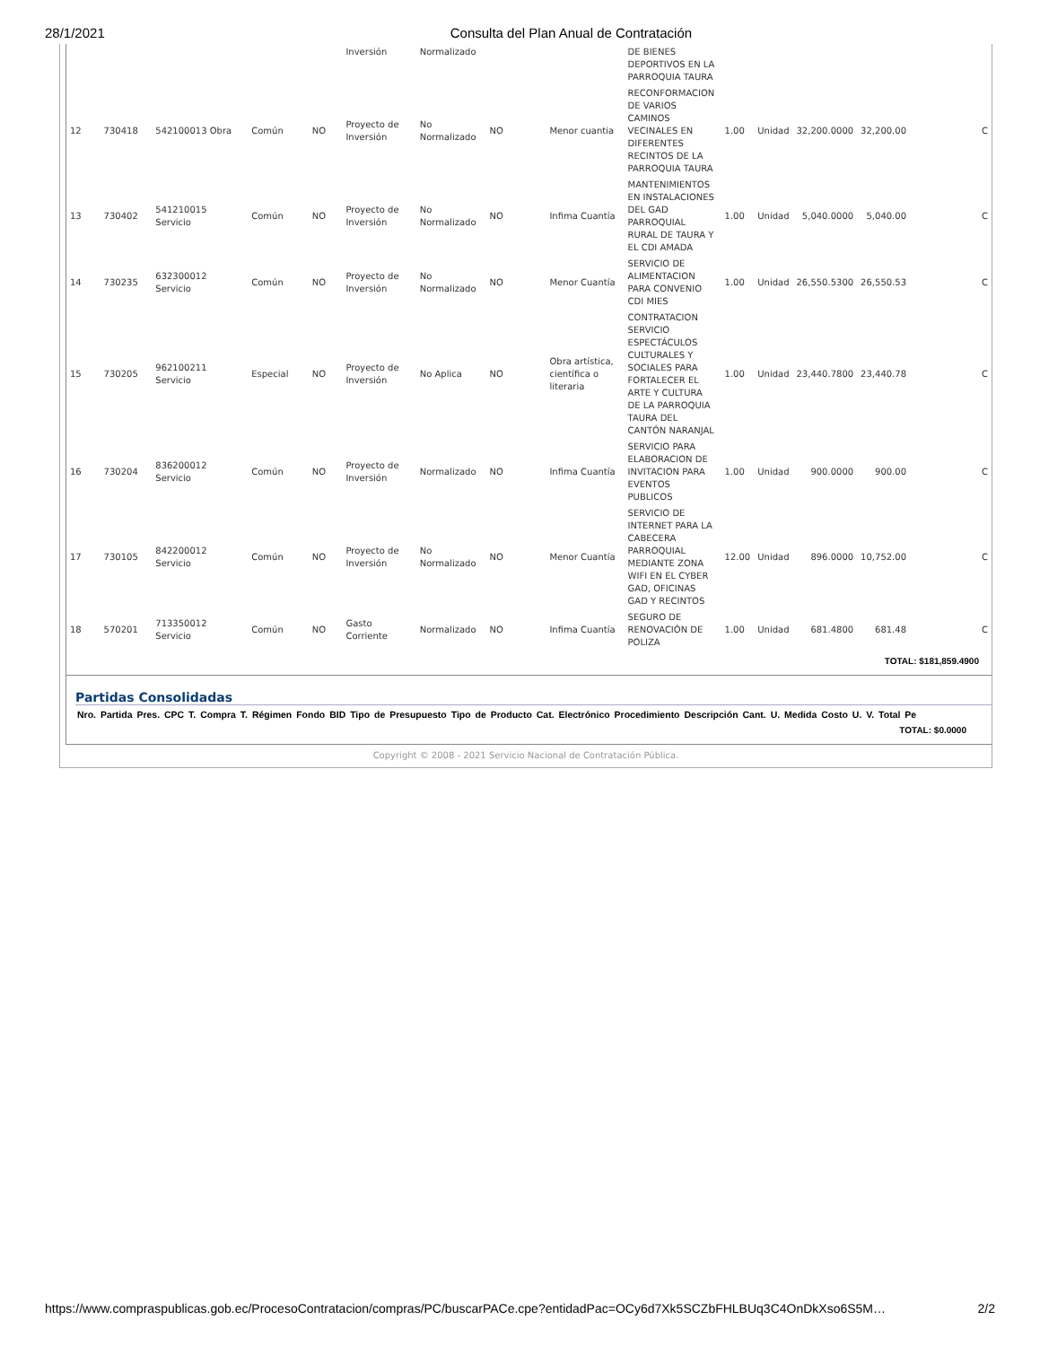28/1/2021 Consulta del Plan Anual de Contratación
| | | | | | Inversión | Normalizado | | | DE BIENES DEPORTIVOS EN LA PARROQUIA TAURA | | | | | |
| 12 | 730418 | 542100013 Obra | Común | NO | Proyecto de Inversión | No Normalizado | NO | Menor cuantia | RECONFORMACION DE VARIOS CAMINOS VECINALES EN DIFERENTES RECINTOS DE LA PARROQUIA TAURA | 1.00 | Unidad | 32,200.0000 | 32,200.00 | C |
| 13 | 730402 | 541210015 Servicio | Común | NO | Proyecto de Inversión | No Normalizado | NO | Infima Cuantía | MANTENIMIENTOS EN INSTALACIONES DEL GAD PARROQUIAL RURAL DE TAURA Y EL CDI AMADA | 1.00 | Unidad | 5,040.0000 | 5,040.00 | C |
| 14 | 730235 | 632300012 Servicio | Común | NO | Proyecto de Inversión | No Normalizado | NO | Menor Cuantía | SERVICIO DE ALIMENTACION PARA CONVENIO CDI MIES | 1.00 | Unidad | 26,550.5300 | 26,550.53 | C |
| 15 | 730205 | 962100211 Servicio | Especial | NO | Proyecto de Inversión | No Aplica | NO | Obra artística, científica o literaria | CONTRATACION SERVICIO ESPECTÁCULOS CULTURALES Y SOCIALES PARA FORTALECER EL ARTE Y CULTURA DE LA PARROQUIA TAURA DEL CANTÓN NARANJAL | 1.00 | Unidad | 23,440.7800 | 23,440.78 | C |
| 16 | 730204 | 836200012 Servicio | Común | NO | Proyecto de Inversión | Normalizado | NO | Infima Cuantía | SERVICIO PARA ELABORACION DE INVITACION PARA EVENTOS PUBLICOS | 1.00 | Unidad | 900.0000 | 900.00 | C |
| 17 | 730105 | 842200012 Servicio | Común | NO | Proyecto de Inversión | No Normalizado | NO | Menor Cuantía | SERVICIO DE INTERNET PARA LA CABECERA PARROQUIAL MEDIANTE ZONA WIFI EN EL CYBER GAD, OFICINAS GAD Y RECINTOS | 12.00 | Unidad | 896.0000 | 10,752.00 | C |
| 18 | 570201 | 713350012 Servicio | Común | NO | Gasto Corriente | Normalizado | NO | Infima Cuantía | SEGURO DE RENOVACIÓN DE POLIZA | 1.00 | Unidad | 681.4800 | 681.48 | C |
TOTAL: $181,859.4900
Partidas Consolidadas
Nro. Partida Pres. CPC T. Compra T. Régimen Fondo BID Tipo de Presupuesto Tipo de Producto Cat. Electrónico Procedimiento Descripción Cant. U. Medida Costo U. V. Total Pe
TOTAL: $0.0000
Copyright © 2008 - 2021 Servicio Nacional de Contratación Pública.
https://www.compraspublicas.gob.ec/ProcesoContratacion/compras/PC/buscarPACe.cpe?entidadPac=OCy6d7Xk5SCZbFHLBUq3C4OnDkXso6S5M… 2/2